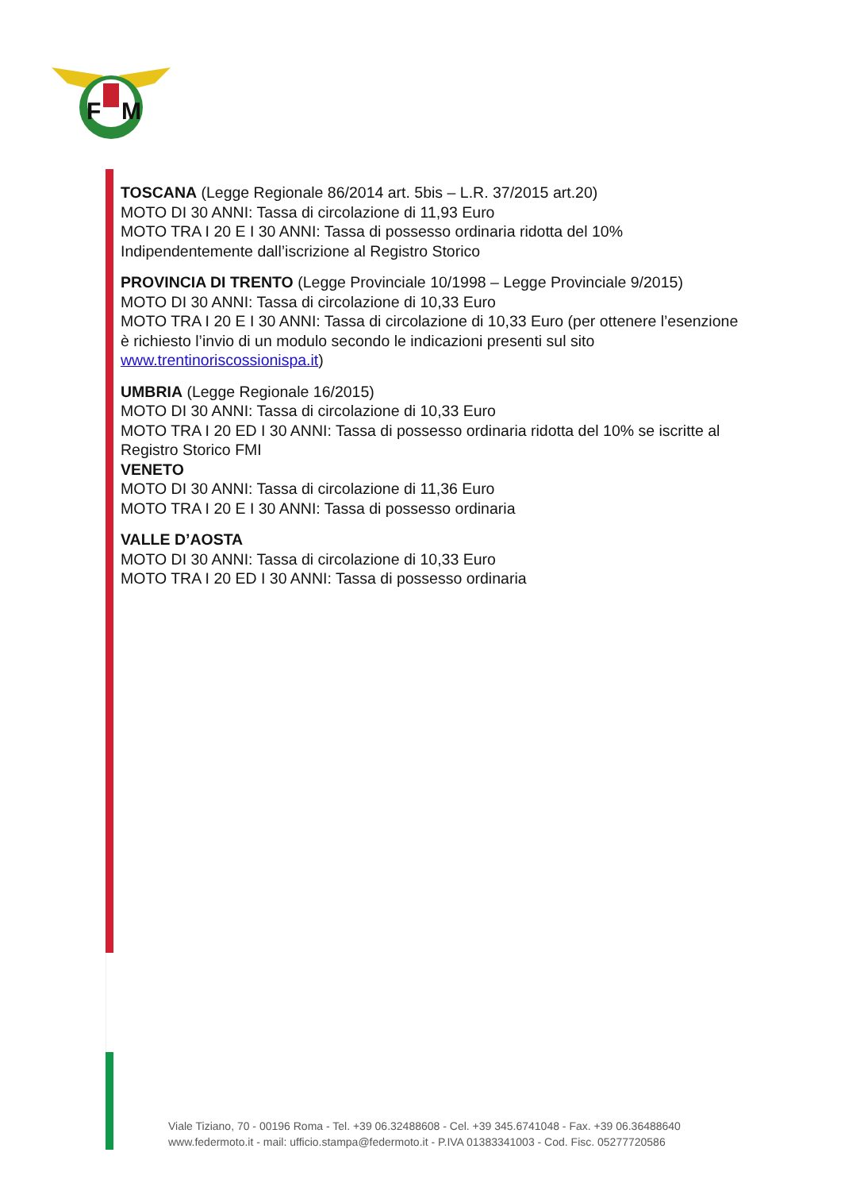F
M
TOSCANA (Legge Regionale 86/2014 art. 5bis – L.R. 37/2015 art.20)
MOTO DI 30 ANNI: Tassa di circolazione di 11,93 Euro
MOTO TRA I 20 E I 30 ANNI: Tassa di possesso ordinaria ridotta del 10%
Indipendentemente dall’iscrizione al Registro Storico
PROVINCIA DI TRENTO (Legge Provinciale 10/1998 – Legge Provinciale 9/2015)
MOTO DI 30 ANNI: Tassa di circolazione di 10,33 Euro
MOTO TRA I 20 E I 30 ANNI: Tassa di circolazione di 10,33 Euro (per ottenere l’esenzione è richiesto l’invio di un modulo secondo le indicazioni presenti sul sito www.trentinoriscossionispa.it)
UMBRIA (Legge Regionale 16/2015)
MOTO DI 30 ANNI: Tassa di circolazione di 10,33 Euro
MOTO TRA I 20 ED I 30 ANNI: Tassa di possesso ordinaria ridotta del 10% se iscritte al
Registro Storico FMI
VENETO
MOTO DI 30 ANNI: Tassa di circolazione di 11,36 Euro
MOTO TRA I 20 E I 30 ANNI: Tassa di possesso ordinaria
VALLE D’AOSTA
MOTO DI 30 ANNI: Tassa di circolazione di 10,33 Euro
MOTO TRA I 20 ED I 30 ANNI: Tassa di possesso ordinaria
Viale Tiziano, 70 - 00196 Roma - Tel. +39 06.32488608 - Cel. +39 345.6741048 - Fax. +39 06.36488640
www.federmoto.it - mail: ufficio.stampa@federmoto.it - P.IVA 01383341003 - Cod. Fisc. 05277720586